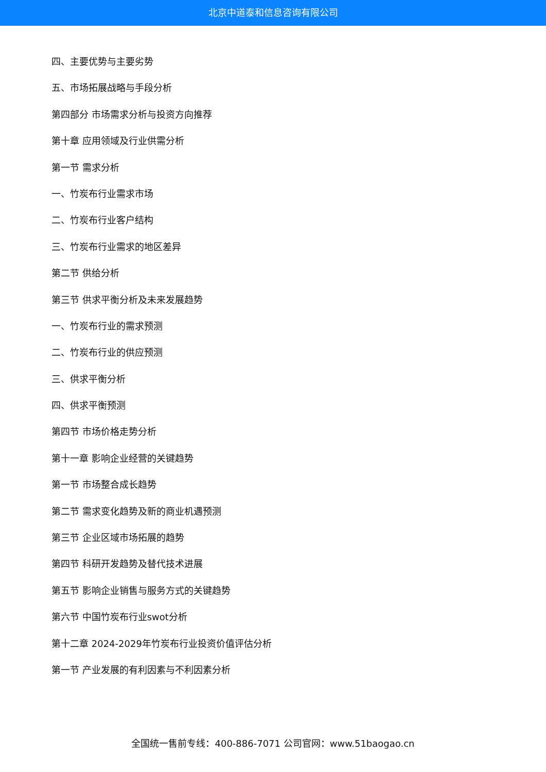北京中道泰和信息咨询有限公司
四、主要优势与主要劣势
五、市场拓展战略与手段分析
第四部分 市场需求分析与投资方向推荐
第十章 应用领域及行业供需分析
第一节 需求分析
一、竹炭布行业需求市场
二、竹炭布行业客户结构
三、竹炭布行业需求的地区差异
第二节 供给分析
第三节 供求平衡分析及未来发展趋势
一、竹炭布行业的需求预测
二、竹炭布行业的供应预测
三、供求平衡分析
四、供求平衡预测
第四节 市场价格走势分析
第十一章 影响企业经营的关键趋势
第一节 市场整合成长趋势
第二节 需求变化趋势及新的商业机遇预测
第三节 企业区域市场拓展的趋势
第四节 科研开发趋势及替代技术进展
第五节 影响企业销售与服务方式的关键趋势
第六节 中国竹炭布行业swot分析
第十二章 2024-2029年竹炭布行业投资价值评估分析
第一节 产业发展的有利因素与不利因素分析
全国统一售前专线：400-886-7071 公司官网：www.51baogao.cn